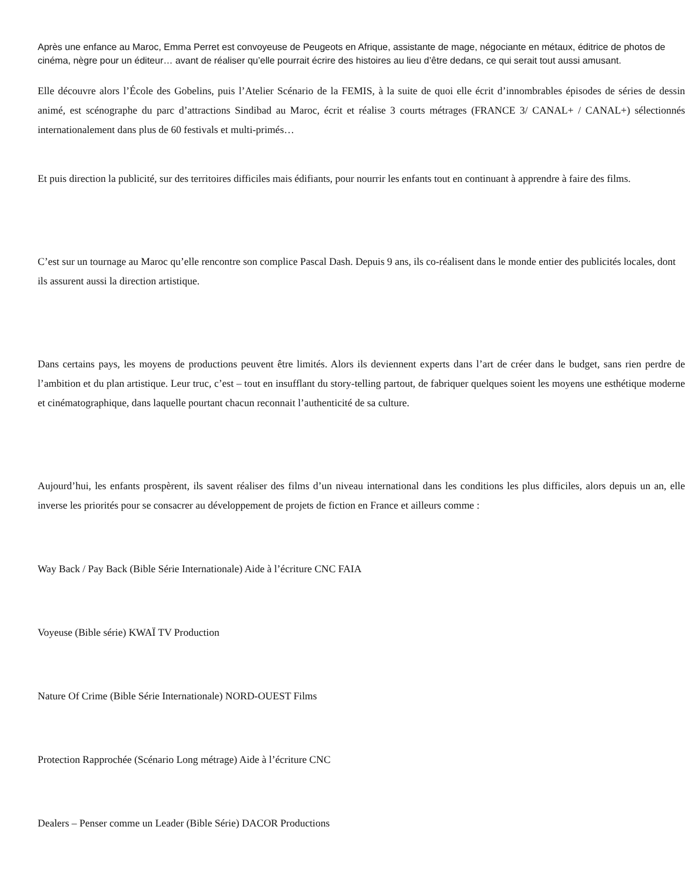Après une enfance au Maroc, Emma Perret est convoyeuse de Peugeots en Afrique, assistante de mage, négociante en métaux, éditrice de photos de cinéma, nègre pour un éditeur… avant de réaliser qu’elle pourrait écrire des histoires au lieu d’être dedans, ce qui serait tout aussi amusant.
Elle découvre alors l’École des Gobelins, puis l’Atelier Scénario de la FEMIS, à la suite de quoi elle écrit d’innombrables épisodes de séries de dessin animé, est scénographe du parc d’attractions Sindibad au Maroc, écrit et réalise 3 courts métrages (FRANCE 3/ CANAL+ / CANAL+) sélectionnés internationalement dans plus de 60 festivals et multi-primés…
Et puis direction la publicité, sur des territoires difficiles mais édifiants, pour nourrir les enfants tout en continuant à apprendre à faire des films.
C’est sur un tournage au Maroc qu’elle rencontre son complice Pascal Dash. Depuis 9 ans, ils co-réalisent dans le monde entier des publicités locales, dont ils assurent aussi la direction artistique.
Dans certains pays, les moyens de productions peuvent être limités. Alors ils deviennent experts dans l’art de créer dans le budget, sans rien perdre de l’ambition et du plan artistique. Leur truc, c’est – tout en insufflant du story-telling partout, de fabriquer quelques soient les moyens une esthétique moderne et cinématographique, dans laquelle pourtant chacun reconnait l’authenticité de sa culture.
Aujourd’hui, les enfants prospèrent, ils savent réaliser des films d’un niveau international dans les conditions les plus difficiles, alors depuis un an, elle inverse les priorités pour se consacrer au développement de projets de fiction en France et ailleurs comme :
Way Back / Pay Back (Bible Série Internationale) Aide à l’écriture CNC FAIA
Voyeuse (Bible série) KWAÏ TV Production
Nature Of Crime (Bible Série Internationale) NORD-OUEST Films
Protection Rapprochée (Scénario Long métrage) Aide à l’écriture CNC
Dealers – Penser comme un Leader (Bible Série) DACOR Productions